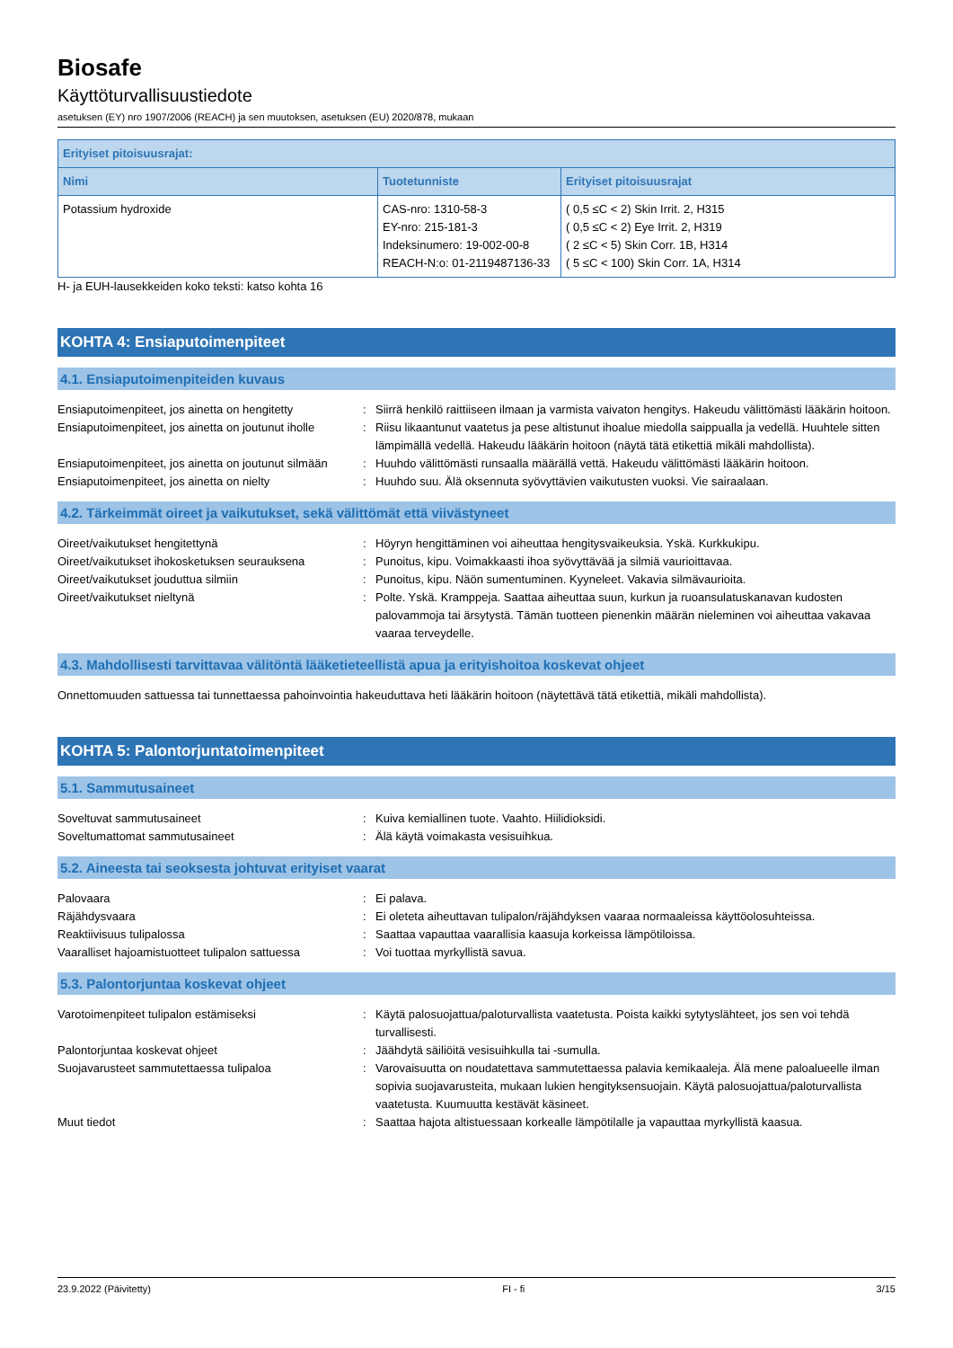Biosafe
Käyttöturvallisuustiedote
asetuksen (EY) nro 1907/2006 (REACH) ja sen muutoksen, asetuksen (EU) 2020/878, mukaan
| Erityiset pitoisuusrajat: | | |
| --- | --- | --- |
| Nimi | Tuotetunniste | Erityiset pitoisuusrajat |
| Potassium hydroxide | CAS-nro: 1310-58-3 EY-nro: 215-181-3 Indeksinumero: 19-002-00-8 REACH-N:o: 01-2119487136-33 | ( 0,5 ≤C < 2) Skin Irrit. 2, H315 ( 0,5 ≤C < 2) Eye Irrit. 2, H319 ( 2 ≤C < 5) Skin Corr. 1B, H314 ( 5 ≤C < 100) Skin Corr. 1A, H314 |
H- ja EUH-lausekkeiden koko teksti: katso kohta 16
KOHTA 4: Ensiaputoimenpiteet
4.1. Ensiaputoimenpiteiden kuvaus
Ensiaputoimenpiteet, jos ainetta on hengitetty
: Siirrä henkilö raittiiseen ilmaan ja varmista vaivaton hengitys. Hakeudu välittömästi lääkärin hoitoon.
Ensiaputoimenpiteet, jos ainetta on joutunut iholle
: Riisu likaantunut vaatetus ja pese altistunut ihoalue miedolla saippualla ja vedellä. Huuhtele sitten lämpimällä vedellä. Hakeudu lääkärin hoitoon (näytä tätä etikettiä mikäli mahdollista).
Ensiaputoimenpiteet, jos ainetta on joutunut silmään
: Huuhdo välittömästi runsaalla määrällä vettä. Hakeudu välittömästi lääkärin hoitoon.
Ensiaputoimenpiteet, jos ainetta on nielty : Huuhdo suu. Älä oksennuta syövyttävien vaikutusten vuoksi. Vie sairaalaan.
4.2. Tärkeimmät oireet ja vaikutukset, sekä välittömät että viivästyneet
Oireet/vaikutukset hengitettynä : Höyryn hengittäminen voi aiheuttaa hengitysvaikeuksia. Yskä. Kurkkukipu.
Oireet/vaikutukset ihokosketuksen seurauksena
: Punoitus, kipu. Voimakkaasti ihoa syövyttävää ja silmiä vaurioittavaa.
Oireet/vaikutukset jouduttua silmiin : Punoitus, kipu. Näön sumentuminen. Kyyneleet. Vakavia silmävaurioita.
Oireet/vaikutukset nieltynä : Polte. Yskä. Kramppeja. Saattaa aiheuttaa suun, kurkun ja ruoansulatuskanavan kudosten palovammoja tai ärsytystä. Tämän tuotteen pienenkin määrän nieleminen voi aiheuttaa vakavaa vaaraa terveydelle.
4.3. Mahdollisesti tarvittavaa välitöntä lääketieteellistä apua ja erityishoitoa koskevat ohjeet
Onnettomuuden sattuessa tai tunnettaessa pahoinvointia hakeuduttava heti lääkärin hoitoon (näytettävä tätä etikettiä, mikäli mahdollista).
KOHTA 5: Palontorjuntatoimenpiteet
5.1. Sammutusaineet
Soveltuvat sammutusaineet : Kuiva kemiallinen tuote. Vaahto. Hiilidioksidi.
Soveltumattomat sammutusaineet : Älä käytä voimakasta vesisuihkua.
5.2. Aineesta tai seoksesta johtuvat erityiset vaarat
Palovaara : Ei palava.
Räjähdysvaara : Ei oleteta aiheuttavan tulipalon/räjähdyksen vaaraa normaaleissa käyttöolosuhteissa.
Reaktiivisuus tulipalossa : Saattaa vapauttaa vaarallisia kaasuja korkeissa lämpötiloissa.
Vaaralliset hajoamistuotteet tulipalon sattuessa
: Voi tuottaa myrkyllistä savua.
5.3. Palontorjuntaa koskevat ohjeet
Varotoimenpiteet tulipalon estämiseksi : Käytä palosuojattua/paloturvallista vaatetusta. Poista kaikki sytytyslähteet, jos sen voi tehdä turvallisesti.
Palontorjuntaa koskevat ohjeet : Jäähdytä säiliöitä vesisuihkulla tai -sumulla.
Suojavarusteet sammutettaessa tulipaloa : Varovaisuutta on noudatettava sammutettaessa palavia kemikaaleja. Älä mene paloalueelle ilman sopivia suojavarusteita, mukaan lukien hengityksensuojain. Käytä palosuojattua/paloturvallista vaatetusta. Kuumuutta kestävät käsineet.
Muut tiedot : Saattaa hajota altistuessaan korkealle lämpötilalle ja vapauttaa myrkyllistä kaasua.
23.9.2022 (Päivitetty) FI - fi 3/15